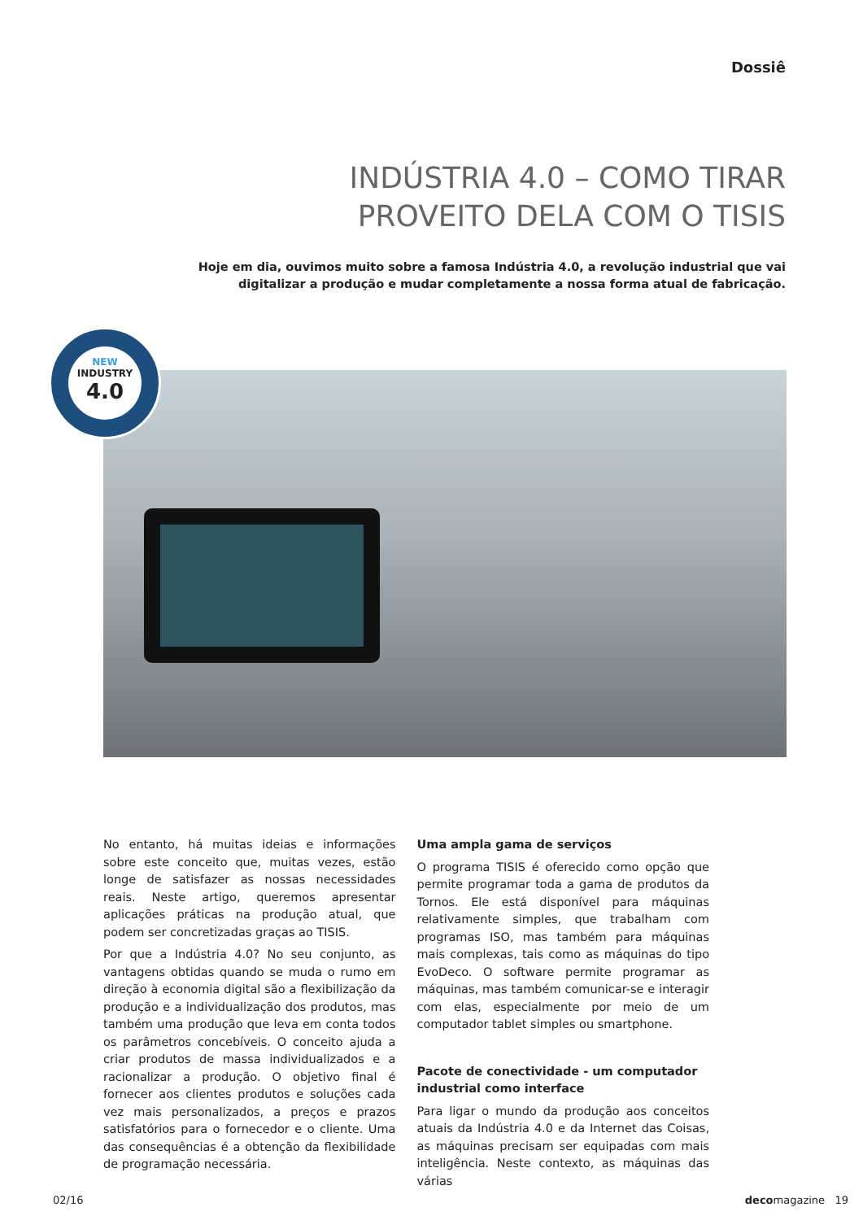Dossiê
INDÚSTRIA 4.0 – COMO TIRAR
PROVEITO DELA COM O TISIS
Hoje em dia, ouvimos muito sobre a famosa Indústria 4.0, a revolução industrial que vai digitalizar a produção e mudar completamente a nossa forma atual de fabricação.
NEW
INDUSTRY
4.0
No entanto, há muitas ideias e informações sobre este conceito que, muitas vezes, estão longe de satisfazer as nossas necessidades reais. Neste artigo, queremos apresentar aplicações práticas na produção atual, que podem ser concretizadas graças ao TISIS.
Por que a Indústria 4.0? No seu conjunto, as vantagens obtidas quando se muda o rumo em direção à economia digital são a flexibilização da produção e a individualização dos produtos, mas também uma produção que leva em conta todos os parâmetros concebíveis. O conceito ajuda a criar produtos de massa individualizados e a racionalizar a produção. O objetivo final é fornecer aos clientes produtos e soluções cada vez mais personalizados, a preços e prazos satisfatórios para o fornecedor e o cliente. Uma das consequências é a obtenção da flexibilidade de programação necessária.
Uma ampla gama de serviços
O programa TISIS é oferecido como opção que permite programar toda a gama de produtos da Tornos. Ele está disponível para máquinas relativamente simples, que trabalham com programas ISO, mas também para máquinas mais complexas, tais como as máquinas do tipo EvoDeco. O software permite programar as máquinas, mas também comunicar-se e interagir com elas, especialmente por meio de um computador tablet simples ou smartphone.
Pacote de conectividade - um computador industrial como interface
Para ligar o mundo da produção aos conceitos atuais da Indústria 4.0 e da Internet das Coisas, as máquinas precisam ser equipadas com mais inteligência. Neste contexto, as máquinas das várias
02/16 decomagazine 19